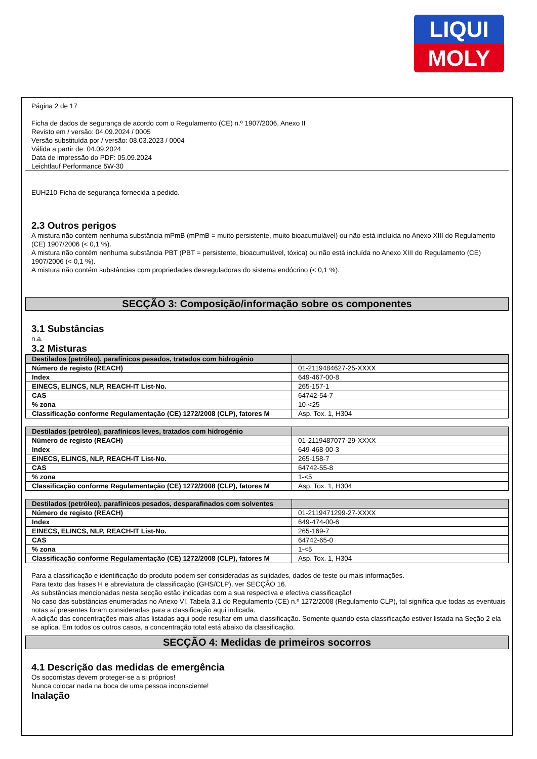LIQUI
MOLY
Página 2 de 17
Ficha de dados de segurança de acordo com o Regulamento (CE) n.º 1907/2006, Anexo II
Revisto em / versão: 04.09.2024 / 0005
Versão substituída por / versão: 08.03.2023 / 0004
Válida a partir de: 04.09.2024
Data de impressão do PDF: 05.09.2024
Leichtlauf Performance 5W-30
EUH210-Ficha de segurança fornecida a pedido.
2.3 Outros perigos
A mistura não contém nenhuma substância mPmB (mPmB = muito persistente, muito bioacumulável) ou não está incluída no Anexo XIII do Regulamento (CE) 1907/2006 (< 0,1 %).
A mistura não contém nenhuma substância PBT (PBT = persistente, bioacumulável, tóxica) ou não está incluída no Anexo XIII do Regulamento (CE) 1907/2006 (< 0,1 %).
A mistura não contém substâncias com propriedades desreguladoras do sistema endócrino (< 0,1 %).
SECÇÃO 3: Composição/informação sobre os componentes
3.1 Substâncias
n.a.
3.2 Misturas
| Destilados (petróleo), parafínicos pesados, tratados com hidrogénio | |
| --- | --- |
| Número de registo (REACH) | 01-2119484627-25-XXXX |
| Index | 649-467-00-8 |
| EINECS, ELINCS, NLP, REACH-IT List-No. | 265-157-1 |
| CAS | 64742-54-7 |
| % zona | 10-<25 |
| Classificação conforme Regulamentação (CE) 1272/2008 (CLP), fatores M | Asp. Tox. 1, H304 |
| Destilados (petróleo), parafínicos leves, tratados com hidrogénio | |
| --- | --- |
| Número de registo (REACH) | 01-2119487077-29-XXXX |
| Index | 649-468-00-3 |
| EINECS, ELINCS, NLP, REACH-IT List-No. | 265-158-7 |
| CAS | 64742-55-8 |
| % zona | 1-<5 |
| Classificação conforme Regulamentação (CE) 1272/2008 (CLP), fatores M | Asp. Tox. 1, H304 |
| Destilados (petróleo), parafínicos pesados, desparafinados com solventes | |
| --- | --- |
| Número de registo (REACH) | 01-2119471299-27-XXXX |
| Index | 649-474-00-6 |
| EINECS, ELINCS, NLP, REACH-IT List-No. | 265-169-7 |
| CAS | 64742-65-0 |
| % zona | 1-<5 |
| Classificação conforme Regulamentação (CE) 1272/2008 (CLP), fatores M | Asp. Tox. 1, H304 |
Para a classificação e identificação do produto podem ser consideradas as sujidades, dados de teste ou mais informações.
Para texto das frases H e abreviatura de classificação (GHS/CLP), ver SECÇÃO 16.
As substâncias mencionadas nesta secção estão indicadas com a sua respectiva e efectiva classificação!
No caso das substâncias enumeradas no Anexo VI, Tabela 3.1 do Regulamento (CE) n.º 1272/2008 (Regulamento CLP), tal significa que todas as eventuais notas aí presentes foram consideradas para a classificação aqui indicada.
A adição das concentrações mais altas listadas aqui pode resultar em uma classificação. Somente quando esta classificação estiver listada na Seção 2 ela se aplica. Em todos os outros casos, a concentração total está abaixo da classificação.
SECÇÃO 4: Medidas de primeiros socorros
4.1 Descrição das medidas de emergência
Os socorristas devem proteger-se a si próprios!
Nunca colocar nada na boca de uma pessoa inconsciente!
Inalação